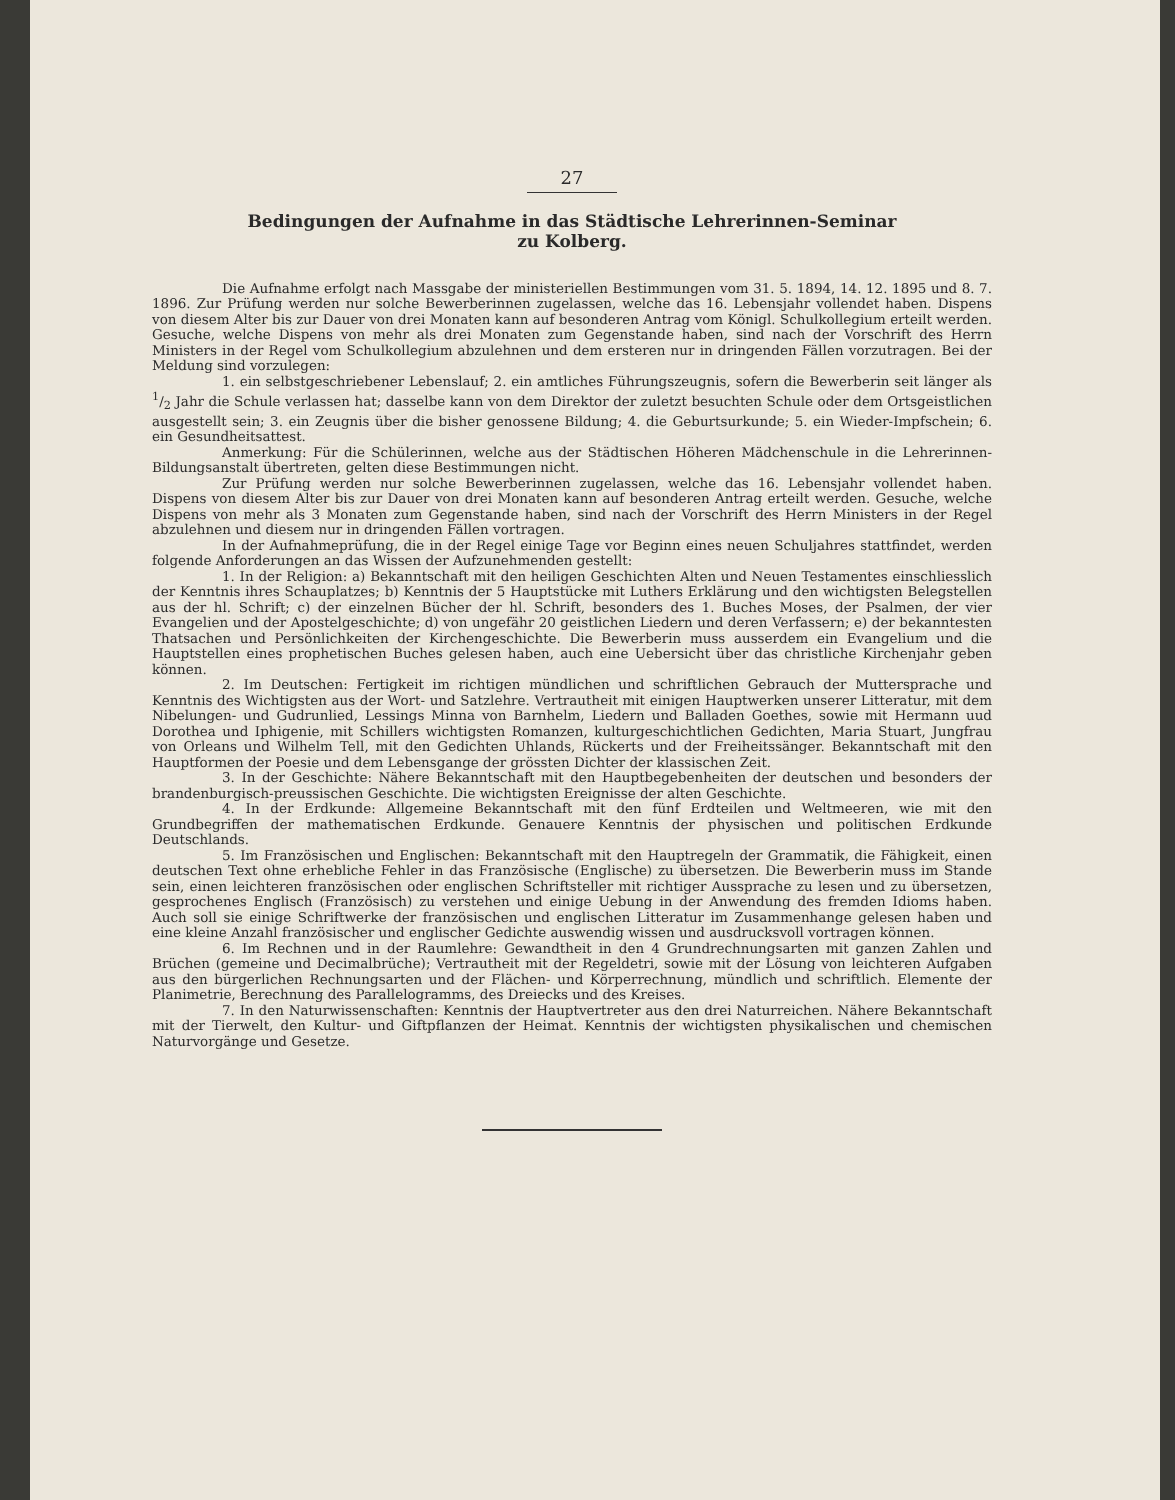27
Bedingungen der Aufnahme in das Städtische Lehrerinnen-Seminar
zu Kolberg.
Die Aufnahme erfolgt nach Massgabe der ministeriellen Bestimmungen vom 31. 5. 1894, 14. 12. 1895 und 8. 7. 1896. Zur Prüfung werden nur solche Bewerberinnen zugelassen, welche das 16. Lebensjahr vollendet haben. Dispens von diesem Alter bis zur Dauer von drei Monaten kann auf besonderen Antrag vom Königl. Schulkollegium erteilt werden. Gesuche, welche Dispens von mehr als drei Monaten zum Gegenstande haben, sind nach der Vorschrift des Herrn Ministers in der Regel vom Schulkollegium abzulehnen und dem ersteren nur in dringenden Fällen vorzutragen. Bei der Meldung sind vorzulegen:
1. ein selbstgeschriebener Lebenslauf; 2. ein amtliches Führungszeugnis, sofern die Bewerberin seit länger als 1/2 Jahr die Schule verlassen hat; dasselbe kann von dem Direktor der zuletzt besuchten Schule oder dem Ortsgeistlichen ausgestellt sein; 3. ein Zeugnis über die bisher genossene Bildung; 4. die Geburtsurkunde; 5. ein Wieder-Impfschein; 6. ein Gesundheitsattest.
Anmerkung: Für die Schülerinnen, welche aus der Städtischen Höheren Mädchenschule in die Lehrerinnen-Bildungsanstalt übertreten, gelten diese Bestimmungen nicht.
Zur Prüfung werden nur solche Bewerberinnen zugelassen, welche das 16. Lebensjahr vollendet haben. Dispens von diesem Alter bis zur Dauer von drei Monaten kann auf besonderen Antrag erteilt werden. Gesuche, welche Dispens von mehr als 3 Monaten zum Gegenstande haben, sind nach der Vorschrift des Herrn Ministers in der Regel abzulehnen und diesem nur in dringenden Fällen vortragen.
In der Aufnahmeprüfung, die in der Regel einige Tage vor Beginn eines neuen Schuljahres stattfindet, werden folgende Anforderungen an das Wissen der Aufzunehmenden gestellt:
1. In der Religion: a) Bekanntschaft mit den heiligen Geschichten Alten und Neuen Testamentes einschliesslich der Kenntnis ihres Schauplatzes; b) Kenntnis der 5 Hauptstücke mit Luthers Erklärung und den wichtigsten Belegstellen aus der hl. Schrift; c) der einzelnen Bücher der hl. Schrift, besonders des 1. Buches Moses, der Psalmen, der vier Evangelien und der Apostelgeschichte; d) von ungefähr 20 geistlichen Liedern und deren Verfassern; e) der bekanntesten Thatsachen und Persönlichkeiten der Kirchengeschichte. Die Bewerberin muss ausserdem ein Evangelium und die Hauptstellen eines prophetischen Buches gelesen haben, auch eine Uebersicht über das christliche Kirchenjahr geben können.
2. Im Deutschen: Fertigkeit im richtigen mündlichen und schriftlichen Gebrauch der Muttersprache und Kenntnis des Wichtigsten aus der Wort- und Satzlehre. Vertrautheit mit einigen Hauptwerken unserer Litteratur, mit dem Nibelungen- und Gudrunlied, Lessings Minna von Barnhelm, Liedern und Balladen Goethes, sowie mit Hermann uud Dorothea und Iphigenie, mit Schillers wichtigsten Romanzen, kulturgeschichtlichen Gedichten, Maria Stuart, Jungfrau von Orleans und Wilhelm Tell, mit den Gedichten Uhlands, Rückerts und der Freiheitssänger. Bekanntschaft mit den Hauptformen der Poesie und dem Lebensgange der grössten Dichter der klassischen Zeit.
3. In der Geschichte: Nähere Bekanntschaft mit den Hauptbegebenheiten der deutschen und besonders der brandenburgisch-preussischen Geschichte. Die wichtigsten Ereignisse der alten Geschichte.
4. In der Erdkunde: Allgemeine Bekanntschaft mit den fünf Erdteilen und Weltmeeren, wie mit den Grundbegriffen der mathematischen Erdkunde. Genauere Kenntnis der physischen und politischen Erdkunde Deutschlands.
5. Im Französischen und Englischen: Bekanntschaft mit den Hauptregeln der Grammatik, die Fähigkeit, einen deutschen Text ohne erhebliche Fehler in das Französische (Englische) zu übersetzen. Die Bewerberin muss im Stande sein, einen leichteren französischen oder englischen Schriftsteller mit richtiger Aussprache zu lesen und zu übersetzen, gesprochenes Englisch (Französisch) zu verstehen und einige Uebung in der Anwendung des fremden Idioms haben. Auch soll sie einige Schriftwerke der französischen und englischen Litteratur im Zusammenhange gelesen haben und eine kleine Anzahl französischer und englischer Gedichte auswendig wissen und ausdrucksvoll vortragen können.
6. Im Rechnen und in der Raumlehre: Gewandtheit in den 4 Grundrechnungsarten mit ganzen Zahlen und Brüchen (gemeine und Decimalbrüche); Vertrautheit mit der Regeldetri, sowie mit der Lösung von leichteren Aufgaben aus den bürgerlichen Rechnungsarten und der Flächen- und Körperrechnung, mündlich und schriftlich. Elemente der Planimetrie, Berechnung des Parallelogramms, des Dreiecks und des Kreises.
7. In den Naturwissenschaften: Kenntnis der Hauptvertreter aus den drei Naturreichen. Nähere Bekanntschaft mit der Tierwelt, den Kultur- und Giftpflanzen der Heimat. Kenntnis der wichtigsten physikalischen und chemischen Naturvorgänge und Gesetze.